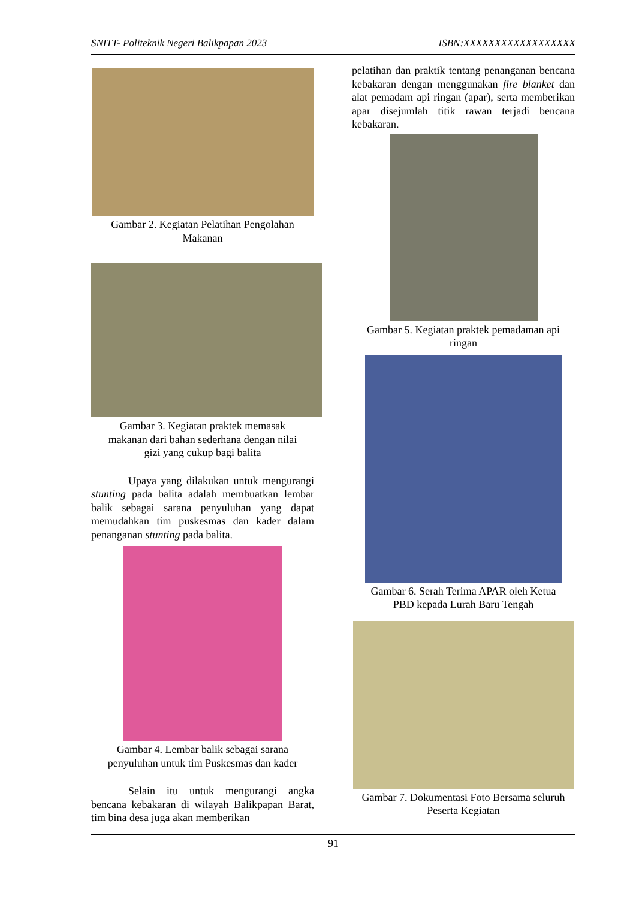SNITT- Politeknik Negeri Balikpapan 2023 ISBN:XXXXXXXXXXXXXXXXXX
Gambar 2. Kegiatan Pelatihan Pengolahan
Makanan
Gambar 3. Kegiatan praktek memasak
makanan dari bahan sederhana dengan nilai
gizi yang cukup bagi balita
Upaya yang dilakukan untuk mengurangi stunting pada balita adalah membuatkan lembar balik sebagai sarana penyuluhan yang dapat memudahkan tim puskesmas dan kader dalam penanganan stunting pada balita.
Gambar 4. Lembar balik sebagai sarana
penyuluhan untuk tim Puskesmas dan kader
Selain itu untuk mengurangi angka bencana kebakaran di wilayah Balikpapan Barat, tim bina desa juga akan memberikan
pelatihan dan praktik tentang penanganan bencana kebakaran dengan menggunakan fire blanket dan alat pemadam api ringan (apar), serta memberikan apar disejumlah titik rawan terjadi bencana kebakaran.
Gambar 5. Kegiatan praktek pemadaman api
ringan
Gambar 6. Serah Terima APAR oleh Ketua
PBD kepada Lurah Baru Tengah
Gambar 7. Dokumentasi Foto Bersama seluruh
Peserta Kegiatan
91